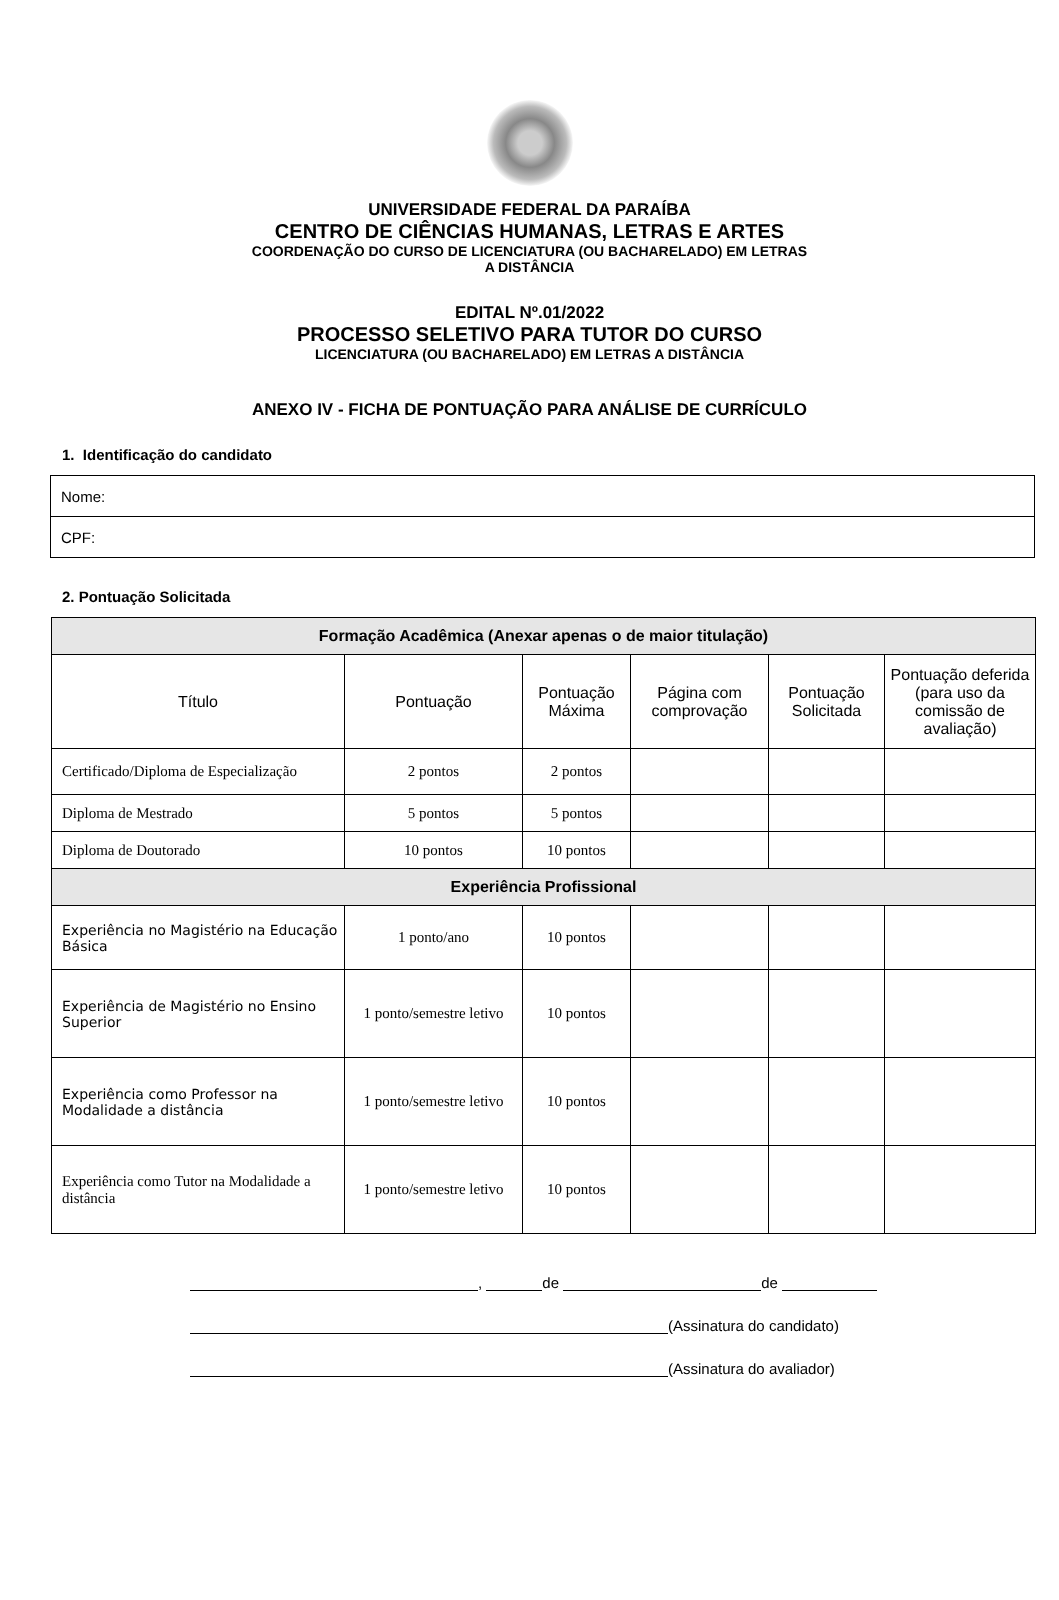UNIVERSIDADE FEDERAL DA PARAÍBA
CENTRO DE CIÊNCIAS HUMANAS, LETRAS E ARTES
COORDENAÇÃO DO CURSO DE LICENCIATURA (OU BACHARELADO) EM LETRAS
A DISTÂNCIA
EDITAL Nº.01/2022
PROCESSO SELETIVO PARA TUTOR DO CURSO
LICENCIATURA (OU BACHARELADO) EM LETRAS A DISTÂNCIA
ANEXO IV - FICHA DE PONTUAÇÃO PARA ANÁLISE DE CURRÍCULO
1. Identificação do candidato
| Nome: |
| CPF: |
2. Pontuação Solicitada
| Formação Acadêmica (Anexar apenas o de maior titulação) | | | | | |
| --- | --- | --- | --- | --- | --- |
| Título | Pontuação | Pontuação Máxima | Página com comprovação | Pontuação Solicitada | Pontuação deferida (para uso da comissão de avaliação) |
| Certificado/Diploma de Especialização | 2 pontos | 2 pontos | | | |
| Diploma de Mestrado | 5 pontos | 5 pontos | | | |
| Diploma de Doutorado | 10 pontos | 10 pontos | | | |
| Experiência Profissional | | | | | |
| Experiência no Magistério na Educação Básica | 1 ponto/ano | 10 pontos | | | |
| Experiência de Magistério no Ensino Superior | 1 ponto/semestre letivo | 10 pontos | | | |
| Experiência como Professor na Modalidade a distância | 1 ponto/semestre letivo | 10 pontos | | | |
| Experiência como Tutor na Modalidade a distância | 1 ponto/semestre letivo | 10 pontos | | | |
, de de
(Assinatura do candidato)
(Assinatura do avaliador)